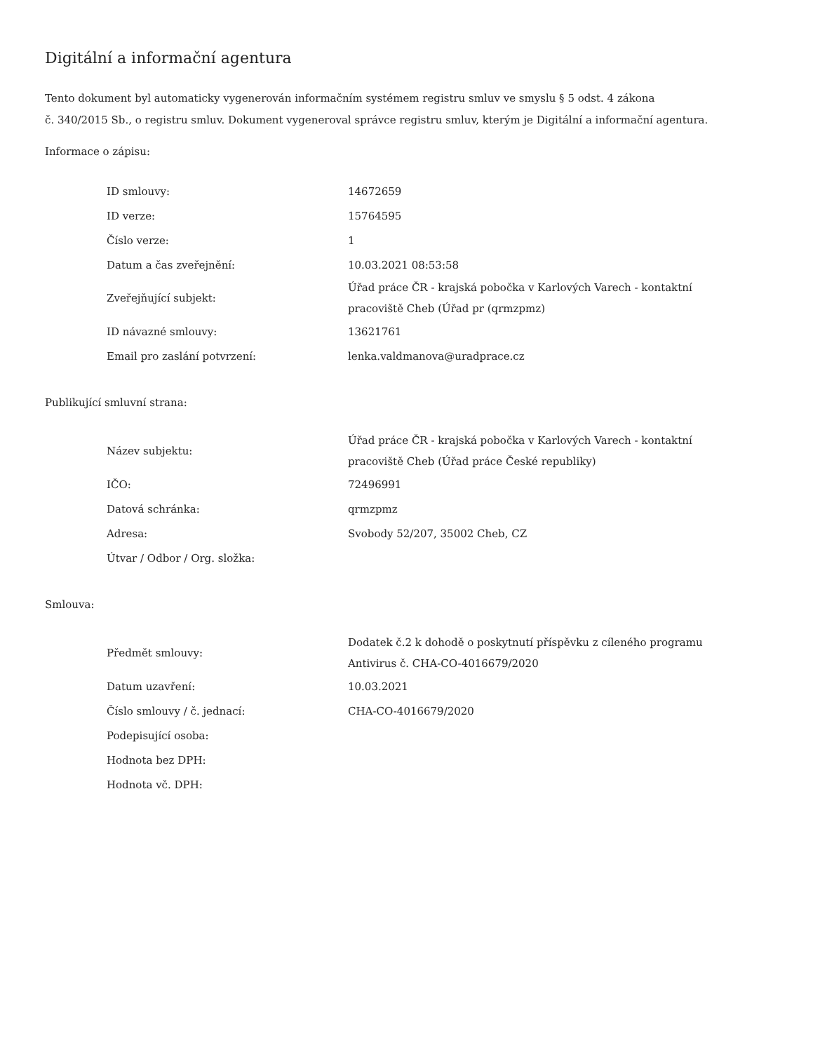Digitální a informační agentura
Tento dokument byl automaticky vygenerován informačním systémem registru smluv ve smyslu § 5 odst. 4 zákona
č. 340/2015 Sb., o registru smluv. Dokument vygeneroval správce registru smluv, kterým je Digitální a informační agentura.
Informace o zápisu:
| ID smlouvy: | 14672659 |
| ID verze: | 15764595 |
| Číslo verze: | 1 |
| Datum a čas zveřejnění: | 10.03.2021 08:53:58 |
| Zveřejňující subjekt: | Úřad práce ČR - krajská pobočka v Karlových Varech - kontaktní pracoviště Cheb (Úřad pr (qrmzpmz) |
| ID návazné smlouvy: | 13621761 |
| Email pro zaslání potvrzení: | lenka.valdmanova@uradprace.cz |
Publikující smluvní strana:
| Název subjektu: | Úřad práce ČR - krajská pobočka v Karlových Varech - kontaktní pracoviště Cheb (Úřad práce České republiky) |
| IČO: | 72496991 |
| Datová schránka: | qrmzpmz |
| Adresa: | Svobody 52/207, 35002 Cheb, CZ |
| Útvar / Odbor / Org. složka: | |
Smlouva:
| Předmět smlouvy: | Dodatek č.2 k dohodě o poskytnutí příspěvku z cíleného programu Antivirus č. CHA-CO-4016679/2020 |
| Datum uzavření: | 10.03.2021 |
| Číslo smlouvy / č. jednací: | CHA-CO-4016679/2020 |
| Podepisující osoba: | |
| Hodnota bez DPH: | |
| Hodnota vč. DPH: | |